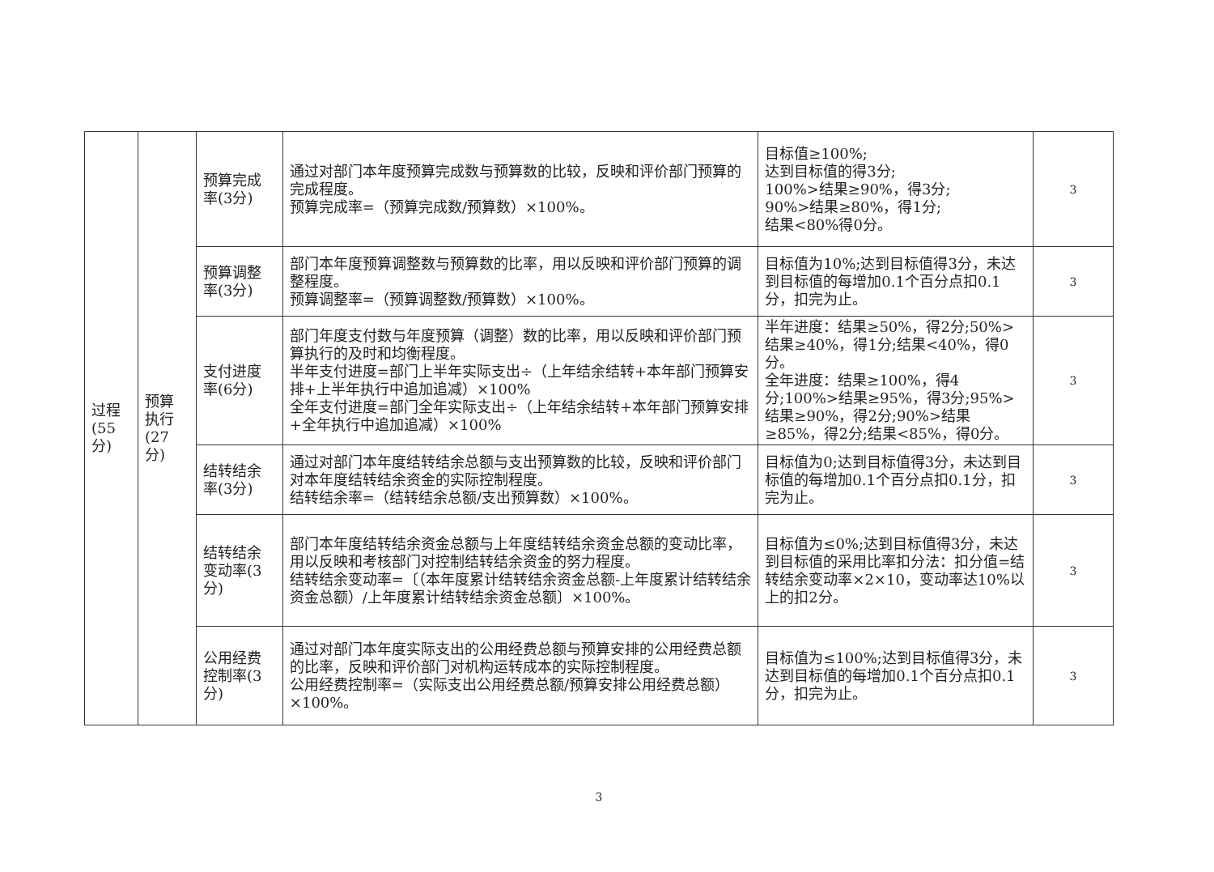| 过程 (55 分) | 预算 执行 (27 分) | 预算完成率(3分) | 通过对部门本年度预算完成数与预算数的比较，反映和评价部门预算的完成程度。 预算完成率=（预算完成数/预算数）×100%。 | 目标值≥100%; 达到目标值的得3分; 100%>结果≥90%，得3分; 90%>结果≥80%，得1分; 结果<80%得0分。 | 3 |
| | | 预算调整率(3分) | 部门本年度预算调整数与预算数的比率，用以反映和评价部门预算的调整程度。 预算调整率=（预算调整数/预算数）×100%。 | 目标值为10%;达到目标值得3分，未达到目标值的每增加0.1个百分点扣0.1分，扣完为止。 | 3 |
| | | 支付进度率(6分) | 部门年度支付数与年度预算（调整）数的比率，用以反映和评价部门预算执行的及时和均衡程度。 半年支付进度=部门上半年实际支出÷（上年结余结转+本年部门预算安排+上半年执行中追加追减）×100% 全年支付进度=部门全年实际支出÷（上年结余结转+本年部门预算安排+全年执行中追加追减）×100% | 半年进度：结果≥50%，得2分;50%>结果≥40%，得1分;结果<40%，得0分。 全年进度：结果≥100%，得4分;100%>结果≥95%，得3分;95%>结果≥90%，得2分;90%>结果≥85%，得2分;结果<85%，得0分。 | 3 |
| | | 结转结余率(3分) | 通过对部门本年度结转结余总额与支出预算数的比较，反映和评价部门对本年度结转结余资金的实际控制程度。 结转结余率=（结转结余总额/支出预算数）×100%。 | 目标值为0;达到目标值得3分，未达到目标值的每增加0.1个百分点扣0.1分，扣完为止。 | 3 |
| | | 结转结余变动率(3分) | 部门本年度结转结余资金总额与上年度结转结余资金总额的变动比率，用以反映和考核部门对控制结转结余资金的努力程度。 结转结余变动率=〔（本年度累计结转结余资金总额-上年度累计结转结余资金总额）/上年度累计结转结余资金总额〕×100%。 | 目标值为≤0%;达到目标值得3分，未达到目标值的采用比率扣分法：扣分值=结转结余变动率×2×10，变动率达10%以上的扣2分。 | 3 |
| | | 公用经费控制率(3分) | 通过对部门本年度实际支出的公用经费总额与预算安排的公用经费总额的比率，反映和评价部门对机构运转成本的实际控制程度。 公用经费控制率=（实际支出公用经费总额/预算安排公用经费总额）×100%。 | 目标值为≤100%;达到目标值得3分，未达到目标值的每增加0.1个百分点扣0.1分，扣完为止。 | 3 |
3